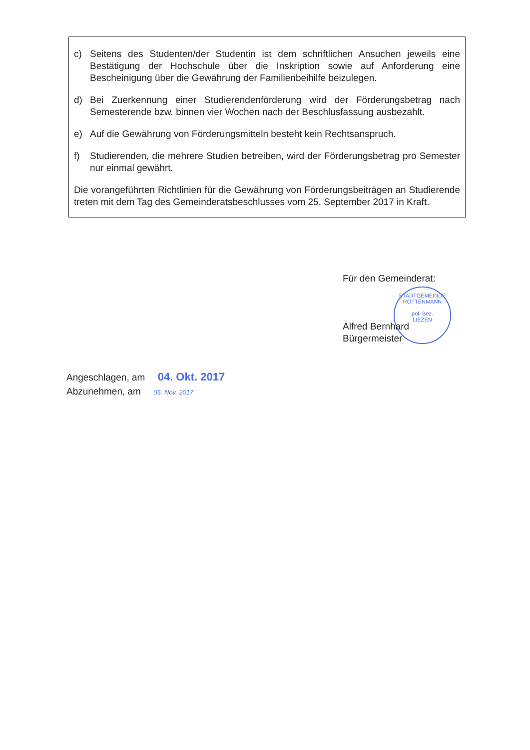c) Seitens des Studenten/der Studentin ist dem schriftlichen Ansuchen jeweils eine Bestätigung der Hochschule über die Inskription sowie auf Anforderung eine Bescheinigung über die Gewährung der Familienbeihilfe beizulegen.
d) Bei Zuerkennung einer Studierendenförderung wird der Förderungsbetrag nach Semesterende bzw. binnen vier Wochen nach der Beschlusfassung ausbezahlt.
e) Auf die Gewährung von Förderungsmitteln besteht kein Rechtsanspruch.
f) Studierenden, die mehrere Studien betreiben, wird der Förderungsbetrag pro Semester nur einmal gewährt.
Die vorangeführten Richtlinien für die Gewährung von Förderungsbeiträgen an Studierende treten mit dem Tag des Gemeinderatsbeschlusses vom 25. September 2017 in Kraft.
STADTGEMEINDE ROTTENMANN
pol. Bez.
LIEZEN
Für den Gemeinderat:
Alfred Bernhard
Bürgermeister
Angeschlagen, am 04. Okt. 2017
Abzunehmen, am 05. Nov. 2017